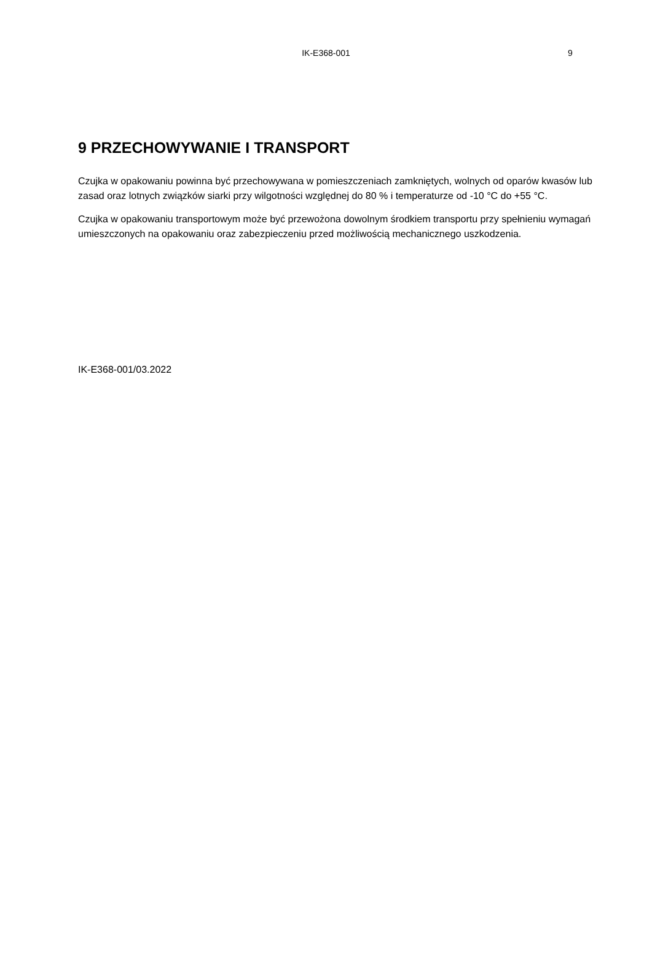IK-E368-001
9
9 PRZECHOWYWANIE I TRANSPORT
Czujka w opakowaniu powinna być przechowywana w pomieszczeniach zamkniętych, wolnych od oparów kwasów lub zasad oraz lotnych związków siarki przy wilgotności względnej do 80 % i temperaturze od -10 °C do +55 °C.
Czujka w opakowaniu transportowym może być przewożona dowolnym środkiem transportu przy spełnieniu wymagań umieszczonych na opakowaniu oraz zabezpieczeniu przed możliwością mechanicznego uszkodzenia.
IK-E368-001/03.2022